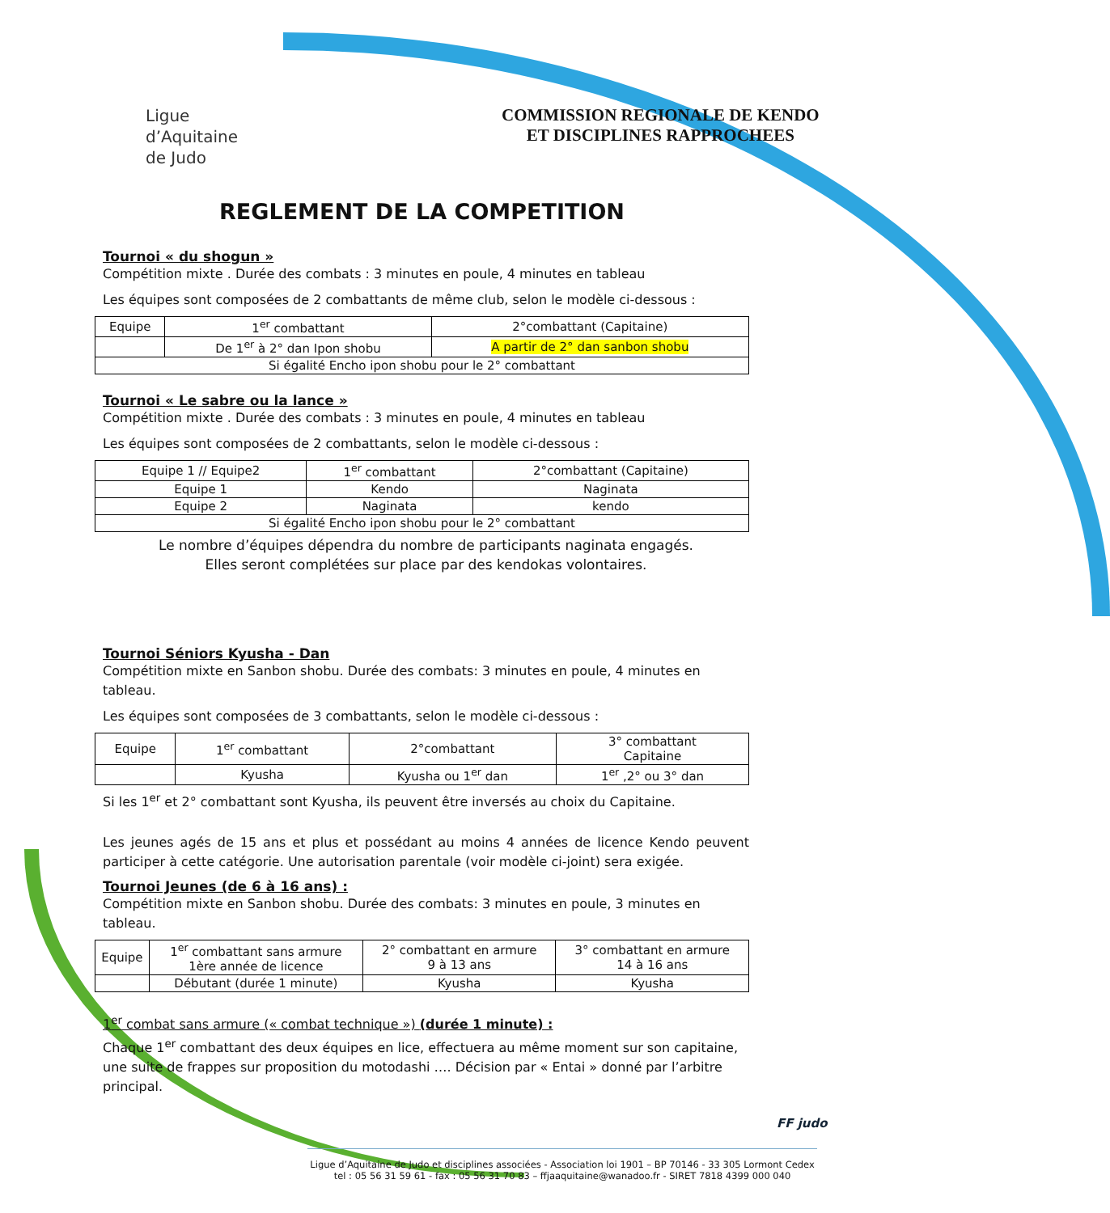Ligue d’Aquitaine de Judo
COMMISSION REGIONALE DE KENDO
ET DISCIPLINES RAPPROCHEES
REGLEMENT DE LA COMPETITION
Tournoi « du shogun »
Compétition mixte . Durée des combats : 3 minutes en poule, 4 minutes en tableau
Les équipes sont composées de 2 combattants de même club, selon le modèle ci-dessous :
| Equipe | 1<sup>er</sup> combattant | 2°combattant (Capitaine) |
| | De 1<sup>er</sup> à 2° dan Ipon shobu | A partir de 2° dan sanbon shobu |
| Si égalité Encho ipon shobu pour le 2° combattant | | |
Tournoi « Le sabre ou la lance »
Compétition mixte . Durée des combats : 3 minutes en poule, 4 minutes en tableau
Les équipes sont composées de 2 combattants, selon le modèle ci-dessous :
| Equipe 1 // Equipe2 | 1<sup>er</sup> combattant | 2°combattant (Capitaine) |
| Equipe 1 | Kendo | Naginata |
| Equipe 2 | Naginata | kendo |
| Si égalité Encho ipon shobu pour le 2° combattant | | |
Le nombre d’équipes dépendra du nombre de participants naginata engagés.
Elles seront complétées sur place par des kendokas volontaires.
Tournoi Séniors Kyusha - Dan
Compétition mixte en Sanbon shobu. Durée des combats: 3 minutes en poule, 4 minutes en tableau.
Les équipes sont composées de 3 combattants, selon le modèle ci-dessous :
| Equipe | 1<sup>er</sup> combattant | 2°combattant | 3° combattant Capitaine |
| | Kyusha | Kyusha ou 1<sup>er</sup> dan | 1<sup>er</sup> ,2° ou 3° dan |
Si les 1<sup>er</sup> et 2° combattant sont Kyusha, ils peuvent être inversés au choix du Capitaine.
Les jeunes agés de 15 ans et plus et possédant au moins 4 années de licence Kendo peuvent participer à cette catégorie. Une autorisation parentale (voir modèle ci-joint) sera exigée.
Tournoi Jeunes (de 6 à 16 ans) :
Compétition mixte en Sanbon shobu. Durée des combats: 3 minutes en poule, 3 minutes en tableau.
| Equipe | 1<sup>er</sup> combattant sans armure 1ère année de licence | 2° combattant en armure 9 à 13 ans | 3° combattant en armure 14 à 16 ans |
| | Débutant (durée 1 minute) | Kyusha | Kyusha |
1<sup>er</sup> combat sans armure (« combat technique ») (durée 1 minute) :
Chaque 1<sup>er</sup> combattant des deux équipes en lice, effectuera au même moment sur son capitaine, une suite de frappes sur proposition du motodashi …. Décision par « Entai » donné par l’arbitre principal.
FF judo
Ligue d’Aquitaine de Judo et disciplines associées - Association loi 1901 – BP 70146 - 33 305 Lormont Cedex
tel : 05 56 31 59 61 - fax : 05 56 31 70 83 – ffjaaquitaine@wanadoo.fr - SIRET 7818 4399 000 040